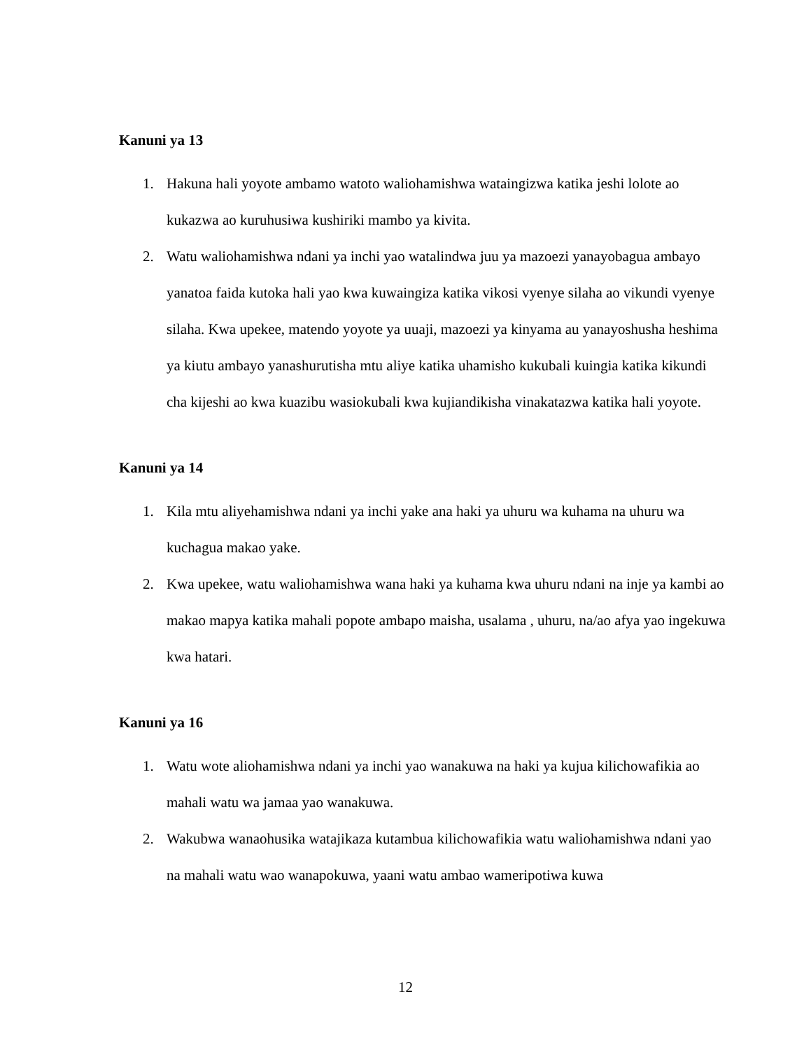Kanuni ya 13
1. Hakuna hali yoyote ambamo watoto waliohamishwa wataingizwa katika jeshi lolote ao kukazwa ao kuruhusiwa kushiriki mambo ya kivita.
2. Watu waliohamishwa ndani ya inchi yao watalindwa juu ya mazoezi yanayobagua ambayo yanatoa faida kutoka hali yao kwa kuwaingiza katika vikosi vyenye silaha ao vikundi vyenye silaha. Kwa upekee, matendo yoyote ya uuaji, mazoezi ya kinyama au yanayoshusha heshima ya kiutu ambayo yanashurutisha mtu aliye katika uhamisho kukubali kuingia katika kikundi cha kijeshi ao kwa kuazibu wasiokubali kwa kujiandikisha vinakatazwa katika hali yoyote.
Kanuni ya 14
1. Kila mtu aliyehamishwa ndani ya inchi yake ana haki ya uhuru wa kuhama na uhuru wa kuchagua makao yake.
2. Kwa upekee, watu waliohamishwa wana haki ya kuhama kwa uhuru ndani na inje ya kambi ao makao mapya katika mahali popote ambapo maisha, usalama , uhuru, na/ao afya yao ingekuwa kwa hatari.
Kanuni ya 16
1. Watu wote aliohamishwa ndani ya inchi yao wanakuwa na haki ya kujua kilichowafikia ao mahali watu wa jamaa yao wanakuwa.
2. Wakubwa wanaohusika watajikaza kutambua kilichowafikia watu waliohamishwa ndani yao na mahali watu wao wanapokuwa, yaani watu ambao wameripotiwa kuwa
12